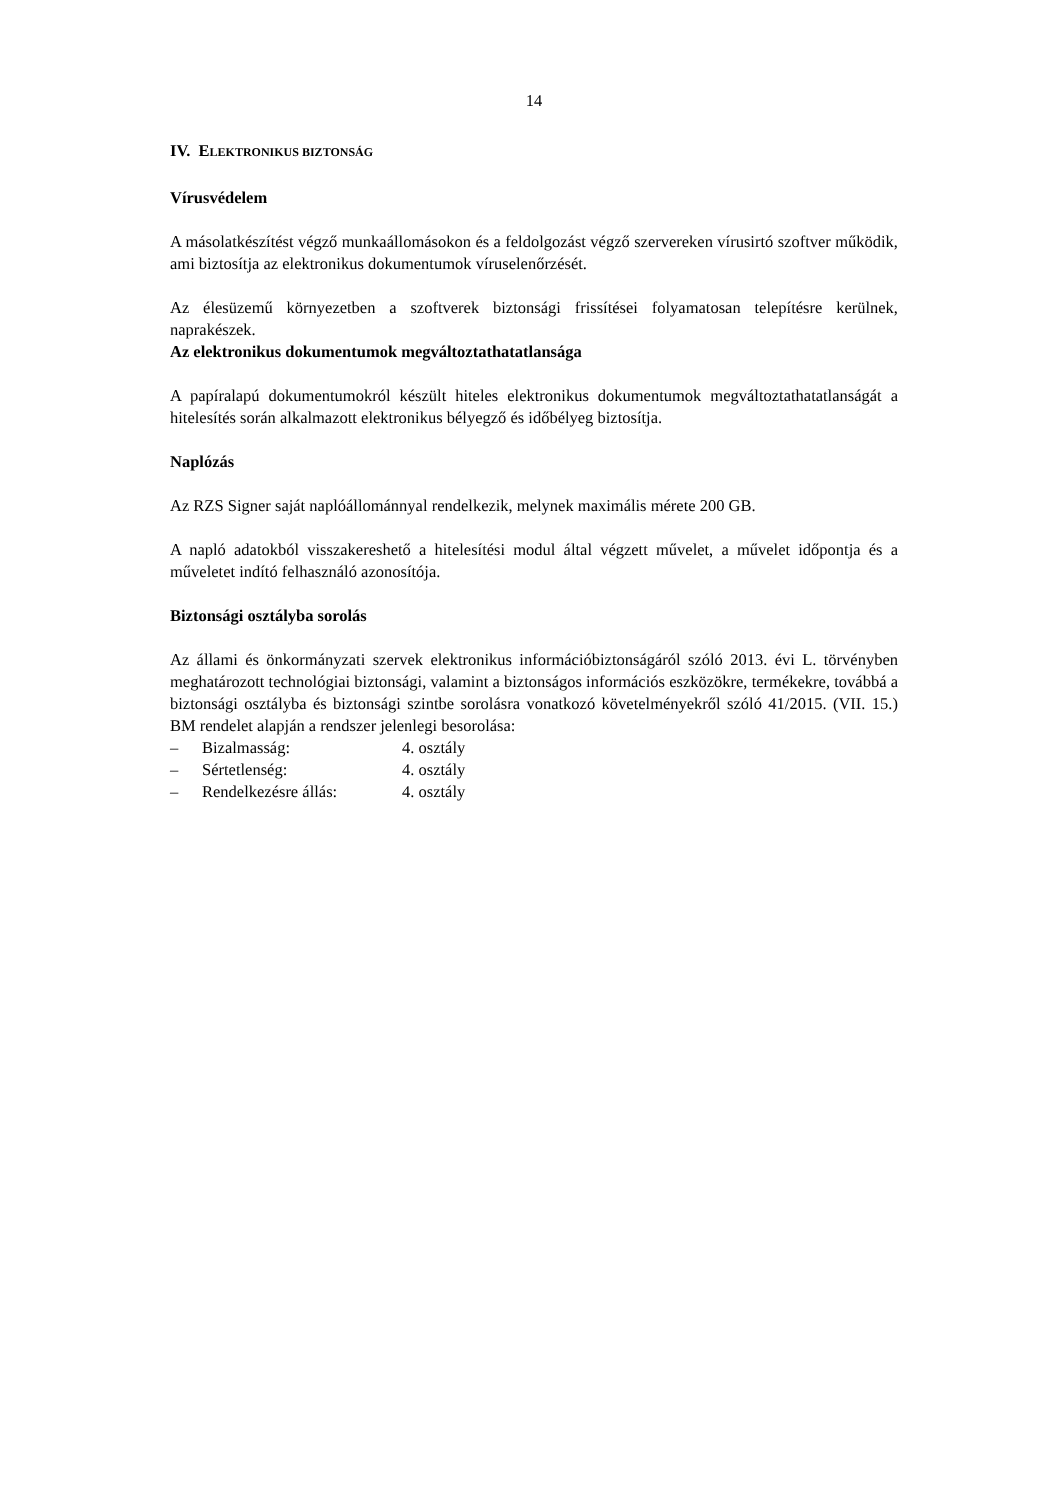14
IV. ELEKTRONIKUS BIZTONSÁG
Vírusvédelem
A másolatkészítést végző munkaállomásokon és a feldolgozást végző szervereken vírusirtó szoftver működik, ami biztosítja az elektronikus dokumentumok víruselenőrzését.
Az élesüzemű környezetben a szoftverek biztonsági frissítései folyamatosan telepítésre kerülnek, naprakészek.
Az elektronikus dokumentumok megváltoztathatatlansága
A papíralapú dokumentumokról készült hiteles elektronikus dokumentumok megváltoztathatatlanságát a hitelesítés során alkalmazott elektronikus bélyegző és időbélyeg biztosítja.
Naplózás
Az RZS Signer saját naplóállománnyal rendelkezik, melynek maximális mérete 200 GB.
A napló adatokból visszakereshető a hitelesítési modul által végzett művelet, a művelet időpontja és a műveletet indító felhasználó azonosítója.
Biztonsági osztályba sorolás
Az állami és önkormányzati szervek elektronikus információbiztonságáról szóló 2013. évi L. törvényben meghatározott technológiai biztonsági, valamint a biztonságos információs eszközökre, termékekre, továbbá a biztonsági osztályba és biztonsági szintbe sorolásra vonatkozó követelményekről szóló 41/2015. (VII. 15.) BM rendelet alapján a rendszer jelenlegi besorolása:
– Bizalmasság: 4. osztály
– Sértetlenség: 4. osztály
– Rendelkezésre állás: 4. osztály